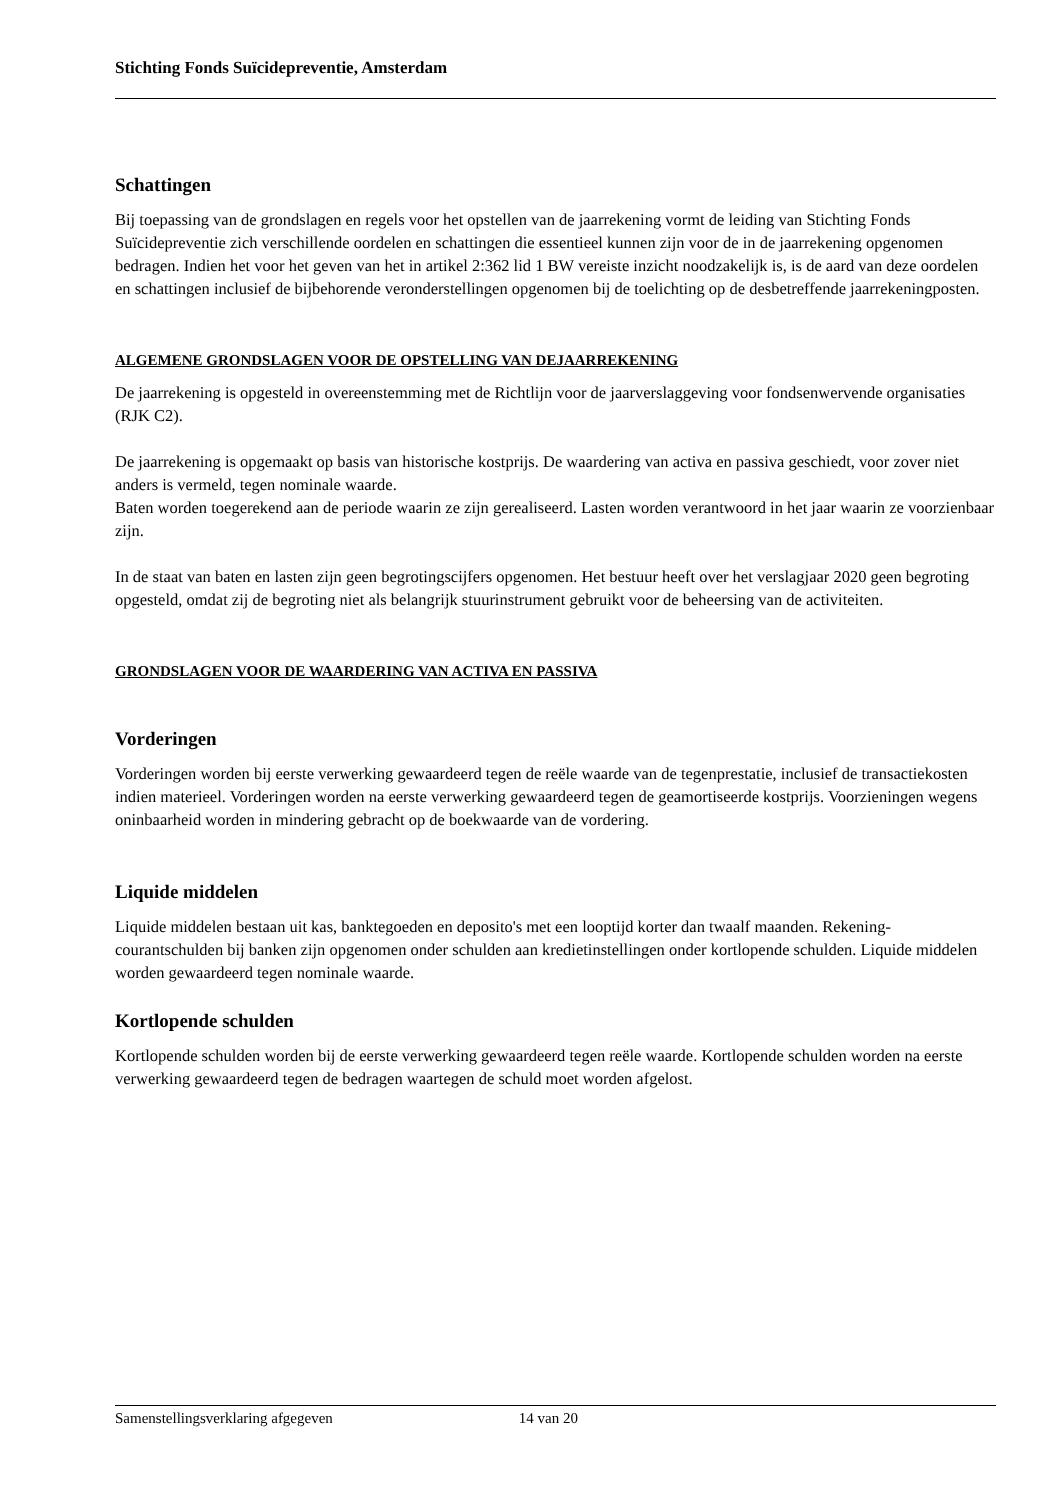Stichting Fonds Suïcidepreventie, Amsterdam
Schattingen
Bij toepassing van de grondslagen en regels voor het opstellen van de jaarrekening vormt de leiding van Stichting Fonds Suïcidepreventie zich verschillende oordelen en schattingen die essentieel kunnen zijn voor de in de jaarrekening opgenomen bedragen. Indien het voor het geven van het in artikel 2:362 lid 1 BW vereiste inzicht noodzakelijk is, is de aard van deze oordelen en schattingen inclusief de bijbehorende veronderstellingen opgenomen bij de toelichting op de desbetreffende jaarrekeningposten.
ALGEMENE GRONDSLAGEN VOOR DE OPSTELLING VAN DEJAARREKENING
De jaarrekening is opgesteld in overeenstemming met de Richtlijn voor de jaarverslaggeving voor fondsenwervende organisaties (RJK C2).
De jaarrekening is opgemaakt op basis van historische kostprijs. De waardering van activa en passiva geschiedt, voor zover niet anders is vermeld, tegen nominale waarde.
Baten worden toegerekend aan de periode waarin ze zijn gerealiseerd. Lasten worden verantwoord in het jaar waarin ze voorzienbaar zijn.
In de staat van baten en lasten zijn geen begrotingscijfers opgenomen. Het bestuur heeft over het verslagjaar 2020 geen begroting opgesteld, omdat zij de begroting niet als belangrijk stuurinstrument gebruikt voor de beheersing van de activiteiten.
GRONDSLAGEN VOOR DE WAARDERING VAN ACTIVA EN PASSIVA
Vorderingen
Vorderingen worden bij eerste verwerking gewaardeerd tegen de reële waarde van de tegenprestatie, inclusief de transactiekosten indien materieel. Vorderingen worden na eerste verwerking gewaardeerd tegen de geamortiseerde kostprijs. Voorzieningen wegens oninbaarheid worden in mindering gebracht op de boekwaarde van de vordering.
Liquide middelen
Liquide middelen bestaan uit kas, banktegoeden en deposito's met een looptijd korter dan twaalf maanden. Rekening-courantschulden bij banken zijn opgenomen onder schulden aan kredietinstellingen onder kortlopende schulden. Liquide middelen worden gewaardeerd tegen nominale waarde.
Kortlopende schulden
Kortlopende schulden worden bij de eerste verwerking gewaardeerd tegen reële waarde. Kortlopende schulden worden na eerste verwerking gewaardeerd tegen de bedragen waartegen de schuld moet worden afgelost.
Samenstellingsverklaring afgegeven 14 van 20